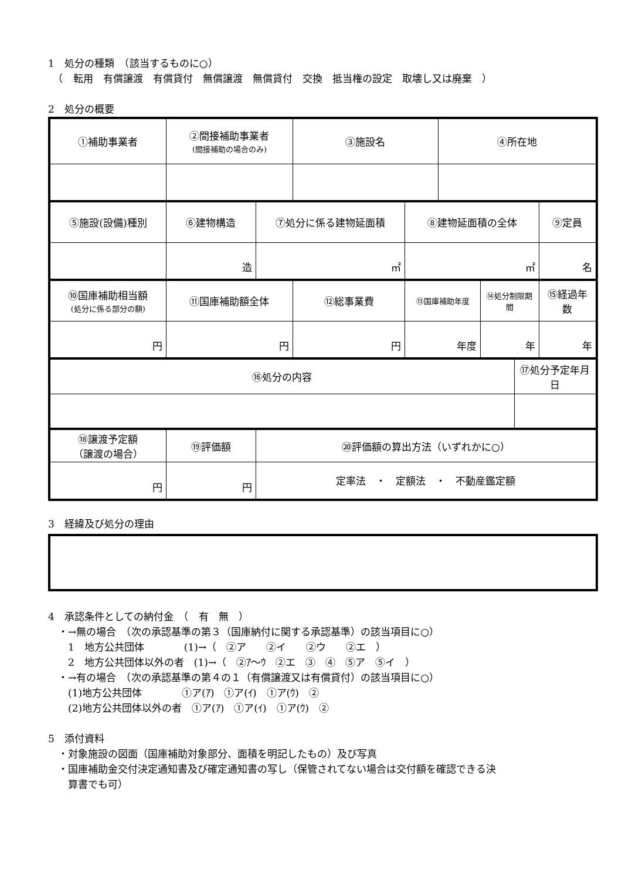1　処分の種類　（該当するものに○）
　（　転用　有償譲渡　有償貸付　無償譲渡　無償貸付　交換　抵当権の設定　取壊し又は廃棄　）
2　処分の概要
| ①補助事業者 | ②間接補助事業者 (間接補助の場合のみ) | | ③施設名 | | ④所在地 | | | |
| ⑤施設(設備)種別 | ⑥建物構造 | ⑦処分に係る建物延面積 | | ⑧建物延面積の全体 | | | | ⑨定員 |
| | 造 | ㎡ | | ㎡ | | | | 名 |
| ⑩国庫補助相当額 (処分に係る部分の額) | ⑪国庫補助額全体 | | ⑫総事業費 | ⑬国庫補助年度 | | ⑭処分制限期間 | | ⑮経過年数 |
| 円 | 円 | | 円 | 年度 | | 年 | | 年 |
| ⑯処分の内容 | | | | | | | ⑰処分予定年月日 | |
| ⑱譲渡予定額 （譲渡の場合） | ⑲評価額 | ⑳評価額の算出方法（いずれかに○） | | | | | | |
| 円 | 円 | 定率法 ・ 定額法 ・ 不動産鑑定額 | | | | | | |
3　経緯及び処分の理由
4　承認条件としての納付金　（　有　無　）
　・→無の場合　（次の承認基準の第３（国庫納付に関する承認基準）の該当項目に○）
　　1　地方公共団体　　　　(1)→（　②ア　　②イ　　②ウ　　②エ　）
　　2　地方公共団体以外の者　(1)→（　②ｱ～ｳ　②エ　③　④　⑤ア　⑤イ　）
　・→有の場合　（次の承認基準の第４の１（有償譲渡又は有償貸付）の該当項目に○）
　　(1)地方公共団体　　　　①ア(ｱ)　①ア(ｲ)　①ア(ｳ)　②
　　(2)地方公共団体以外の者　①ア(ｱ)　①ア(ｲ)　①ア(ｳ)　②
5　添付資料
　・対象施設の図面（国庫補助対象部分、面積を明記したもの）及び写真
　・国庫補助金交付決定通知書及び確定通知書の写し（保管されてない場合は交付額を確認できる決
　　算書でも可）